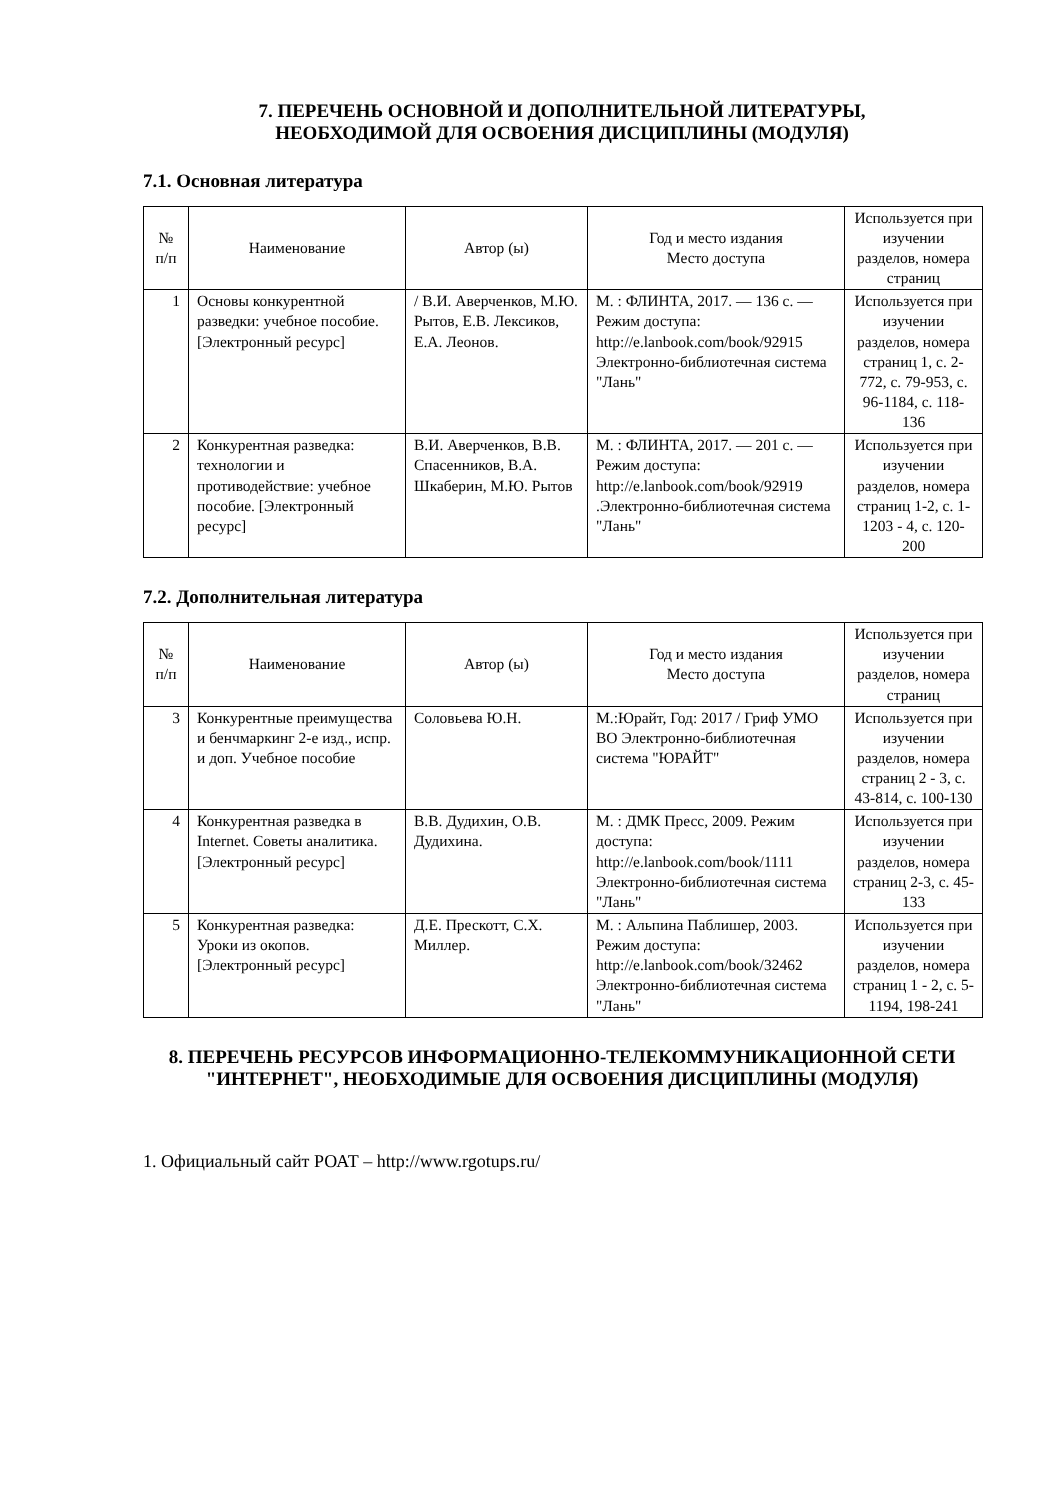7. ПЕРЕЧЕНЬ ОСНОВНОЙ И ДОПОЛНИТЕЛЬНОЙ ЛИТЕРАТУРЫ,
НЕОБХОДИМОЙ ДЛЯ ОСВОЕНИЯ ДИСЦИПЛИНЫ (МОДУЛЯ)
7.1. Основная литература
| № п/п | Наименование | Автор (ы) | Год и место издания Место доступа | Используется при изучении разделов, номера страниц |
| --- | --- | --- | --- | --- |
| 1 | Основы конкурентной разведки: учебное пособие. [Электронный ресурс] | / В.И. Аверченков, М.Ю. Рытов, Е.В. Лексиков, Е.А. Леонов. | М. : ФЛИНТА, 2017. — 136 с. — Режим доступа: http://e.lanbook.com/book/92915 Электронно-библиотечная система "Лань" | Используется при изучении разделов, номера страниц 1, с. 2-772, с. 79-953, с. 96-1184, с. 118-136 |
| 2 | Конкурентная разведка: технологии и противодействие: учебное пособие. [Электронный ресурс] | В.И. Аверченков, В.В. Спасенников, В.А. Шкаберин, М.Ю. Рытов | М. : ФЛИНТА, 2017. — 201 с. — Режим доступа: http://e.lanbook.com/book/92919 .Электронно-библиотечная система "Лань" | Используется при изучении разделов, номера страниц 1-2, с. 1-1203 - 4, с. 120-200 |
7.2. Дополнительная литература
| № п/п | Наименование | Автор (ы) | Год и место издания Место доступа | Используется при изучении разделов, номера страниц |
| --- | --- | --- | --- | --- |
| 3 | Конкурентные преимущества и бенчмаркинг 2-е изд., испр. и доп. Учебное пособие | Соловьева Ю.Н. | М.:Юрайт, Год: 2017 / Гриф УМО ВО Электронно-библиотечная система "ЮРАЙТ" | Используется при изучении разделов, номера страниц 2 - 3, с. 43-814, с. 100-130 |
| 4 | Конкурентная разведка в Internet. Советы аналитика. [Электронный ресурс] | В.В. Дудихин, О.В. Дудихина. | М. : ДМК Пресс, 2009. Режим доступа: http://e.lanbook.com/book/1111 Электронно-библиотечная система "Лань" | Используется при изучении разделов, номера страниц 2-3, с. 45-133 |
| 5 | Конкурентная разведка: Уроки из окопов. [Электронный ресурс] | Д.Е. Прескотт, С.Х. Миллер. | М. : Альпина Паблишер, 2003. Режим доступа: http://e.lanbook.com/book/32462 Электронно-библиотечная система "Лань" | Используется при изучении разделов, номера страниц 1 - 2, с. 5-1194, 198-241 |
8. ПЕРЕЧЕНЬ РЕСУРСОВ ИНФОРМАЦИОННО-ТЕЛЕКОММУНИКАЦИОННОЙ СЕТИ "ИНТЕРНЕТ", НЕОБХОДИМЫЕ ДЛЯ ОСВОЕНИЯ ДИСЦИПЛИНЫ (МОДУЛЯ)
1. Официальный сайт РОАТ – http://www.rgotups.ru/